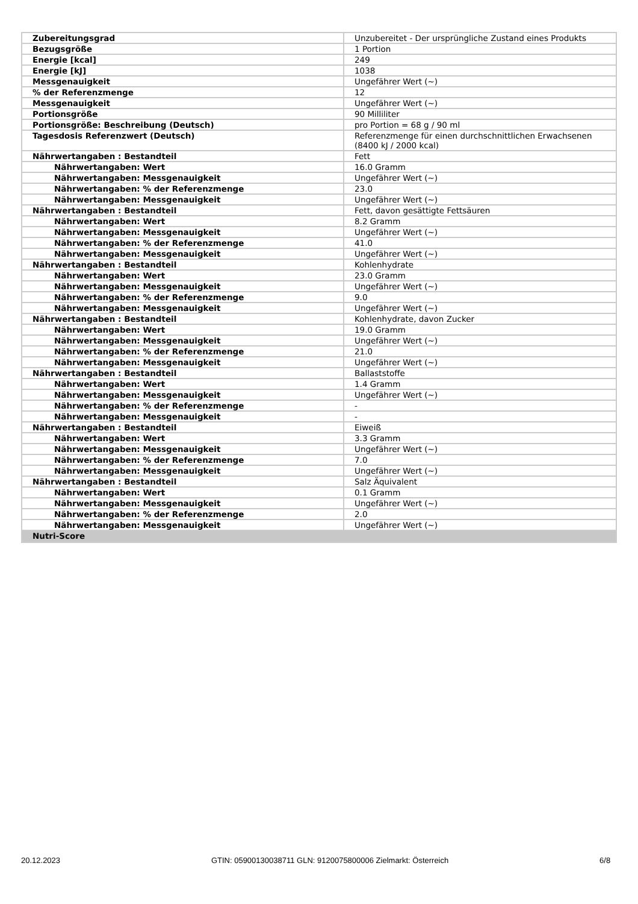| Zubereitungsgrad | Unzubereitet - Der ursprüngliche Zustand eines Produkts |
| Bezugsgröße | 1 Portion |
| Energie [kcal] | 249 |
| Energie [kJ] | 1038 |
| Messgenauigkeit | Ungefährer Wert (~) |
| % der Referenzmenge | 12 |
| Messgenauigkeit | Ungefährer Wert (~) |
| Portionsgröße | 90 Milliliter |
| Portionsgröße: Beschreibung (Deutsch) | pro Portion = 68 g / 90 ml |
| Tagesdosis Referenzwert (Deutsch) | Referenzmenge für einen durchschnittlichen Erwachsenen (8400 kJ / 2000 kcal) |
| Nährwertangaben : Bestandteil | Fett |
| Nährwertangaben: Wert | 16.0 Gramm |
| Nährwertangaben: Messgenauigkeit | Ungefährer Wert (~) |
| Nährwertangaben: % der Referenzmenge | 23.0 |
| Nährwertangaben: Messgenauigkeit | Ungefährer Wert (~) |
| Nährwertangaben : Bestandteil | Fett, davon gesättigte Fettsäuren |
| Nährwertangaben: Wert | 8.2 Gramm |
| Nährwertangaben: Messgenauigkeit | Ungefährer Wert (~) |
| Nährwertangaben: % der Referenzmenge | 41.0 |
| Nährwertangaben: Messgenauigkeit | Ungefährer Wert (~) |
| Nährwertangaben : Bestandteil | Kohlenhydrate |
| Nährwertangaben: Wert | 23.0 Gramm |
| Nährwertangaben: Messgenauigkeit | Ungefährer Wert (~) |
| Nährwertangaben: % der Referenzmenge | 9.0 |
| Nährwertangaben: Messgenauigkeit | Ungefährer Wert (~) |
| Nährwertangaben : Bestandteil | Kohlenhydrate, davon Zucker |
| Nährwertangaben: Wert | 19.0 Gramm |
| Nährwertangaben: Messgenauigkeit | Ungefährer Wert (~) |
| Nährwertangaben: % der Referenzmenge | 21.0 |
| Nährwertangaben: Messgenauigkeit | Ungefährer Wert (~) |
| Nährwertangaben : Bestandteil | Ballaststoffe |
| Nährwertangaben: Wert | 1.4 Gramm |
| Nährwertangaben: Messgenauigkeit | Ungefährer Wert (~) |
| Nährwertangaben: % der Referenzmenge | - |
| Nährwertangaben: Messgenauigkeit | - |
| Nährwertangaben : Bestandteil | Eiweiß |
| Nährwertangaben: Wert | 3.3 Gramm |
| Nährwertangaben: Messgenauigkeit | Ungefährer Wert (~) |
| Nährwertangaben: % der Referenzmenge | 7.0 |
| Nährwertangaben: Messgenauigkeit | Ungefährer Wert (~) |
| Nährwertangaben : Bestandteil | Salz Äquivalent |
| Nährwertangaben: Wert | 0.1 Gramm |
| Nährwertangaben: Messgenauigkeit | Ungefährer Wert (~) |
| Nährwertangaben: % der Referenzmenge | 2.0 |
| Nährwertangaben: Messgenauigkeit | Ungefährer Wert (~) |
| Nutri-Score | |
20.12.2023 GTIN: 05900130038711 GLN: 9120075800006 Zielmarkt: Österreich 6/8